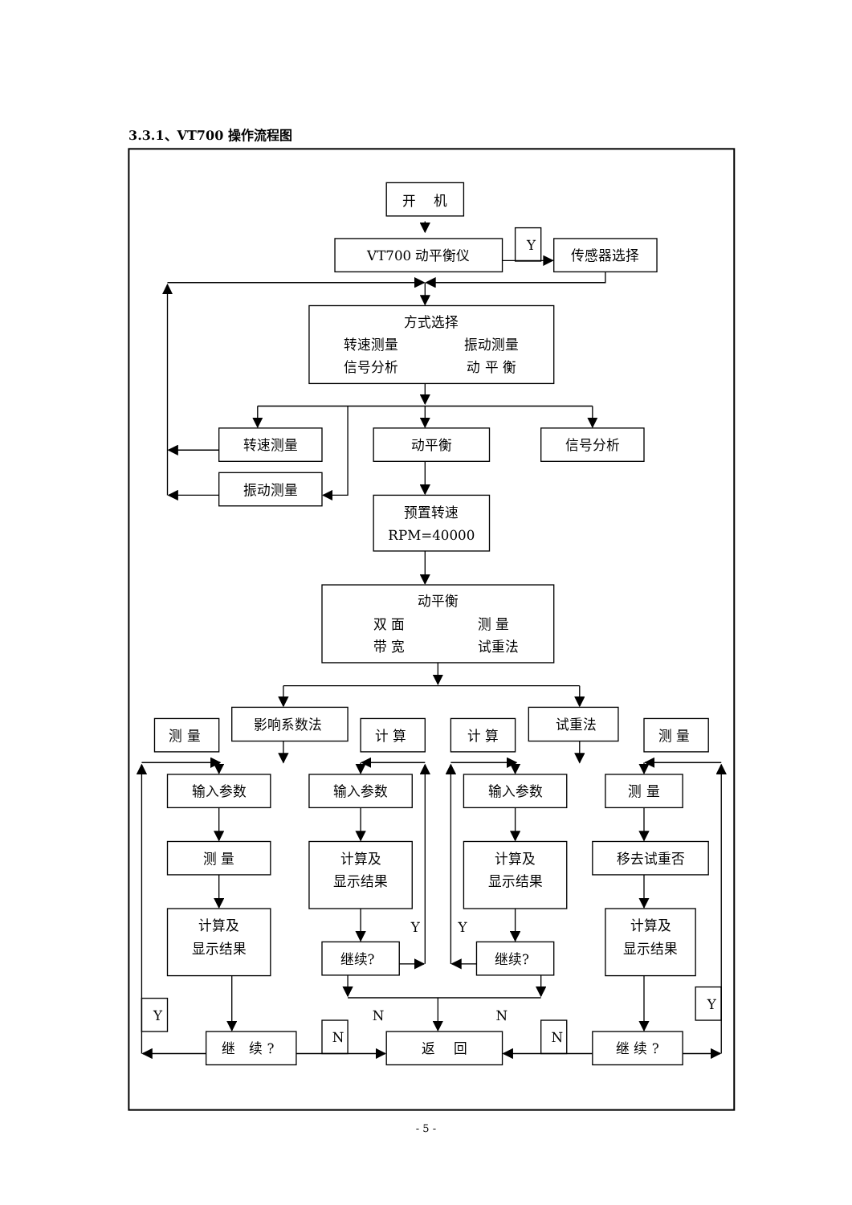3.3.1、VT700 操作流程图
开　 机
VT700 动平衡仪
Y
传感器选择
方式选择
转速测量
振动测量
信号分析
动 平 衡
转速测量
动平衡
信号分析
振动测量
预置转速
RPM=40000
动平衡
双 面
测 量
带 宽
试重法
影响系数法
试重法
测 量
计 算
计 算
测 量
输入参数
输入参数
输入参数
测 量
测 量
计算及
显示结果
计算及
显示结果
移去试重否
计算及
显示结果
计算及
显示结果
Y
Y
继续?
继续?
N
N
Y
N
N
Y
继　续 ?
返　 回
继 续 ?
- 5 -